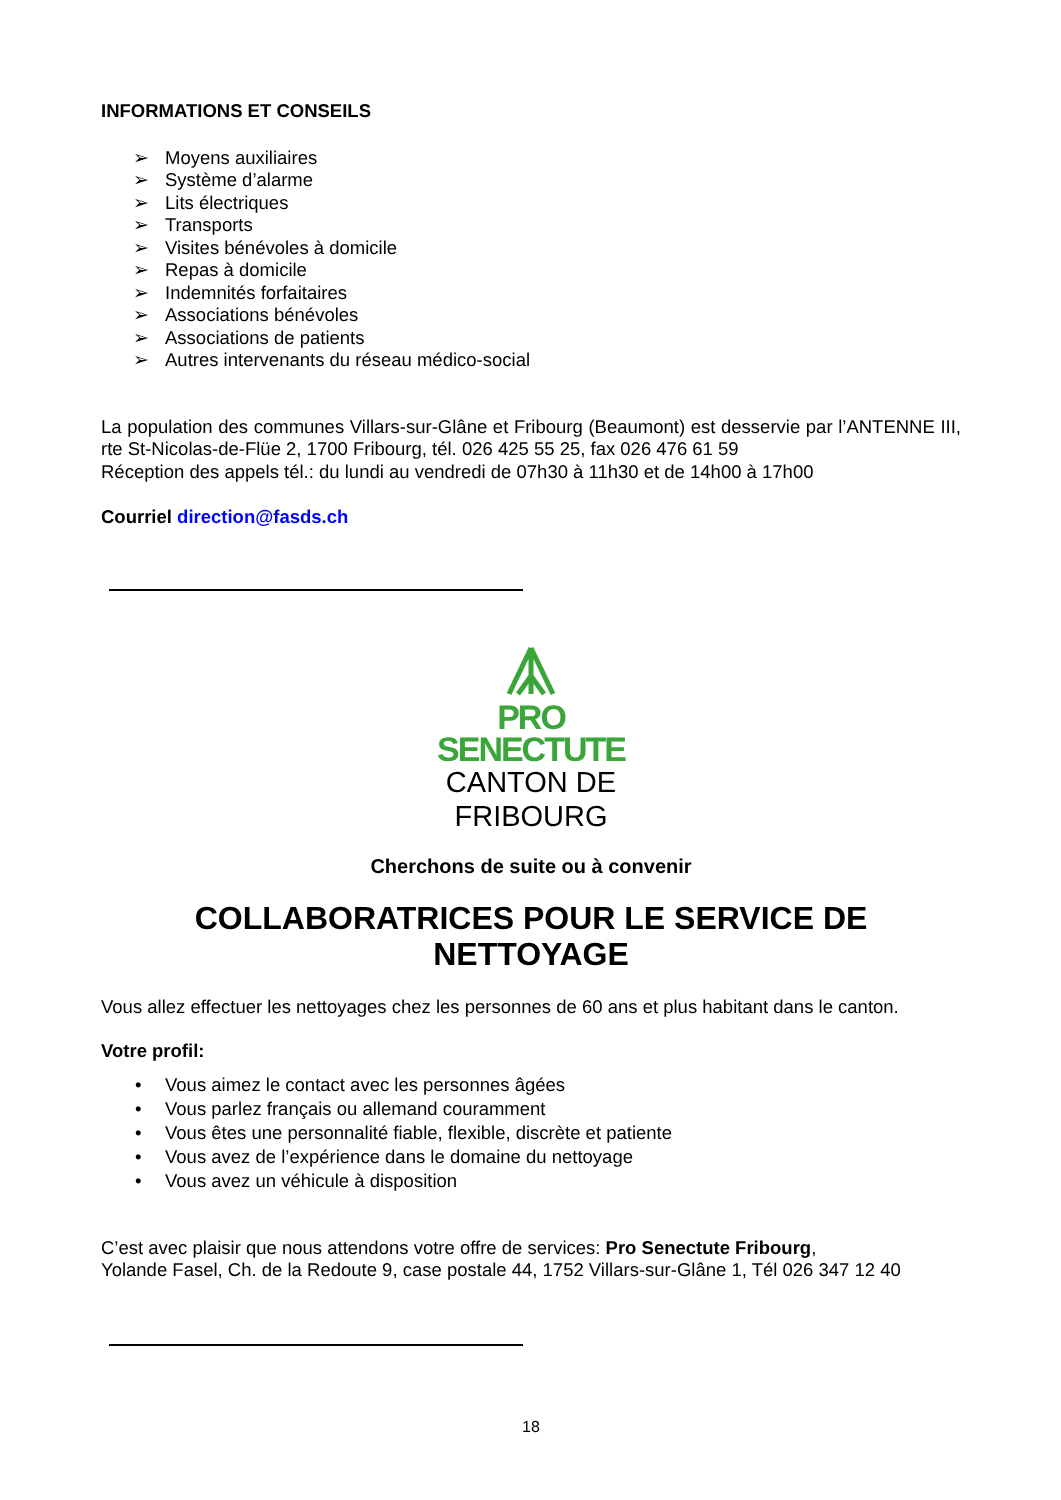INFORMATIONS ET CONSEILS
➢ Moyens auxiliaires
➢ Système d’alarme
➢ Lits électriques
➢ Transports
➢ Visites bénévoles à domicile
➢ Repas à domicile
➢ Indemnités forfaitaires
➢ Associations bénévoles
➢ Associations de patients
➢ Autres intervenants du réseau médico-social
La population des communes Villars-sur-Glâne et Fribourg (Beaumont) est desservie par l’ANTENNE III, rte St-Nicolas-de-Flüe 2, 1700 Fribourg, tél. 026 425 55 25, fax 026 476 61 59
Réception des appels tél.: du lundi au vendredi de 07h30 à 11h30 et de 14h00 à 17h00
Courriel direction@fasds.ch
PRO
SENECTUTE
CANTON DE
FRIBOURG
Cherchons de suite ou à convenir
COLLABORATRICES POUR LE SERVICE DE NETTOYAGE
Vous allez effectuer les nettoyages chez les personnes de 60 ans et plus habitant dans le canton.
Votre profil:
• Vous aimez le contact avec les personnes âgées
• Vous parlez français ou allemand couramment
• Vous êtes une personnalité fiable, flexible, discrète et patiente
• Vous avez de l’expérience dans le domaine du nettoyage
• Vous avez un véhicule à disposition
C’est avec plaisir que nous attendons votre offre de services: Pro Senectute Fribourg,
Yolande Fasel, Ch. de la Redoute 9, case postale 44, 1752 Villars-sur-Glâne 1, Tél 026 347 12 40
18